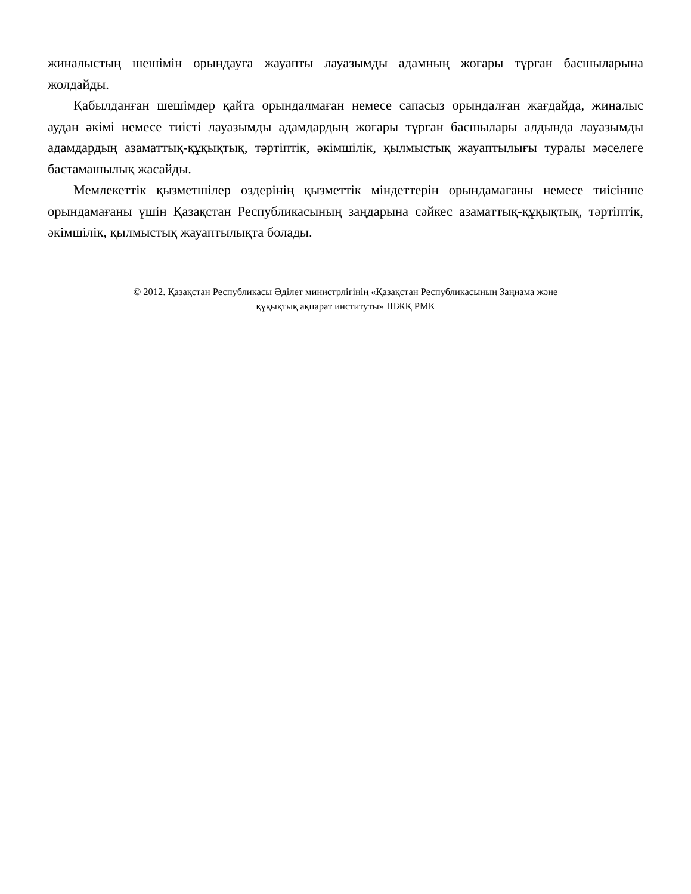жиналыстың шешімін орындауға жауапты лауазымды адамның жоғары тұрған басшыларына жолдайды.
Қабылданған шешімдер қайта орындалмаған немесе сапасыз орындалған жағдайда, жиналыс аудан әкімі немесе тиісті лауазымды адамдардың жоғары тұрған басшылары алдында лауазымды адамдардың азаматтық-құқықтық, тәртіптік, әкімшілік, қылмыстық жауаптылығы туралы мәселеге бастамашылық жасайды.
Мемлекеттік қызметшілер өздерінің қызметтік міндеттерін орындамағаны немесе тиісінше орындамағаны үшін Қазақстан Республикасының заңдарына сәйкес азаматтық-құқықтық, тәртіптік, әкімшілік, қылмыстық жауаптылықта болады.
© 2012. Қазақстан Республикасы Әділет министрлігінің «Қазақстан Республикасының Заңнама және
құқықтық ақпарат институты» ШЖҚ РМК